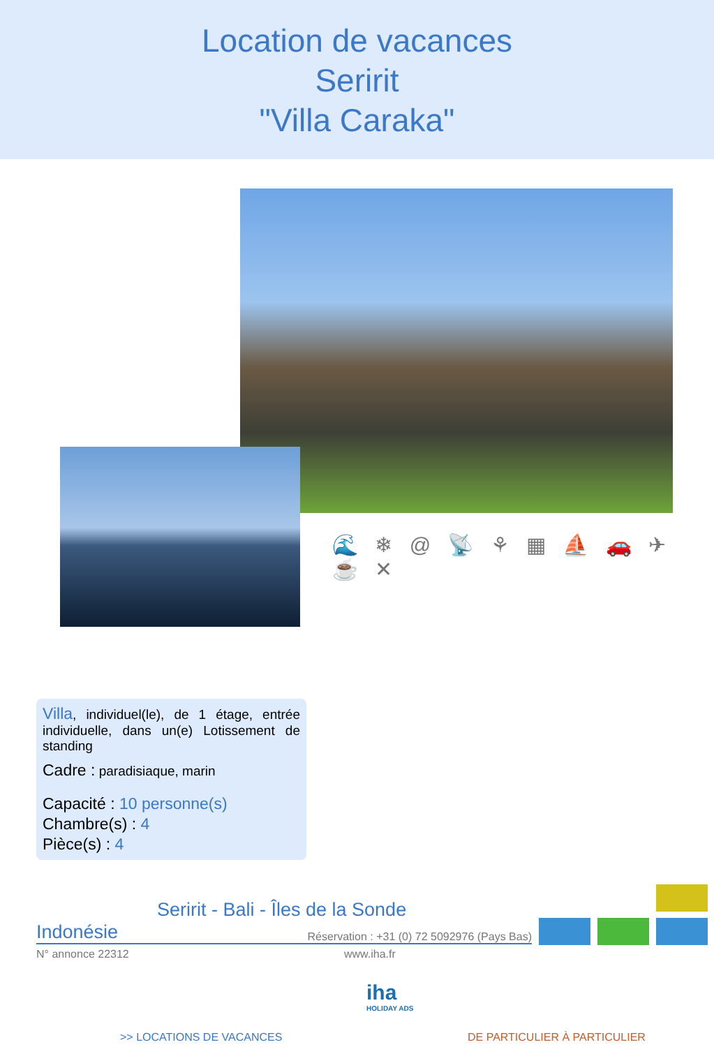Location de vacances
Seririt
"Villa Caraka"
🌊 ❄ @ 📡 ⚘ ▦ ⛵ 🚗 ✈ ☕ ✕
Villa, individuel(le), de 1 étage, entrée individuelle, dans un(e) Lotissement de standing
Cadre : paradisiaque, marin
Capacité : 10 personne(s)
Chambre(s) : 4
Pièce(s) : 4
Seririt - Bali - Îles de la Sonde
Indonésie Réservation : +31 (0) 72 5092976 (Pays Bas)
N° annonce 22312 www.iha.fr
iha
HOLIDAY ADS
>> LOCATIONS DE VACANCES DE PARTICULIER À PARTICULIER